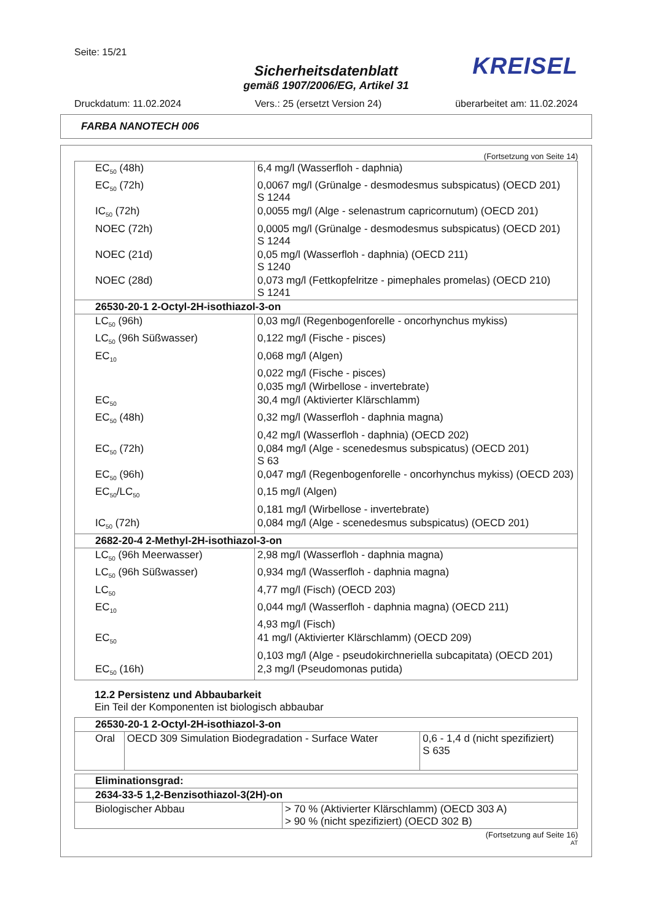Seite: 15/21
KREISEL
Sicherheitsdatenblatt
gemäß 1907/2006/EG, Artikel 31
Druckdatum: 11.02.2024 Vers.: 25 (ersetzt Version 24) überarbeitet am: 11.02.2024
FARBA NANOTECH 006
(Fortsetzung von Seite 14)
| EC<sub>50</sub> (48h) | 6,4 mg/l (Wasserfloh - daphnia) |
| EC<sub>50</sub> (72h) | 0,0067 mg/l (Grünalge - desmodesmus subspicatus) (OECD 201) S 1244 |
| IC<sub>50</sub> (72h) | 0,0055 mg/l (Alge - selenastrum capricornutum) (OECD 201) |
| NOEC (72h) | 0,0005 mg/l (Grünalge - desmodesmus subspicatus) (OECD 201) S 1244 |
| NOEC (21d) | 0,05 mg/l (Wasserfloh - daphnia) (OECD 211) S 1240 |
| NOEC (28d) | 0,073 mg/l (Fettkopfelritze - pimephales promelas) (OECD 210) S 1241 |
| 26530-20-1 2-Octyl-2H-isothiazol-3-on | |
| LC<sub>50</sub> (96h) | 0,03 mg/l (Regenbogenforelle - oncorhynchus mykiss) |
| LC<sub>50</sub> (96h Süßwasser) | 0,122 mg/l (Fische - pisces) |
| EC<sub>10</sub> | 0,068 mg/l (Algen) |
| | 0,022 mg/l (Fische - pisces) |
| | 0,035 mg/l (Wirbellose - invertebrate) |
| EC<sub>50</sub> | 30,4 mg/l (Aktivierter Klärschlamm) |
| EC<sub>50</sub> (48h) | 0,32 mg/l (Wasserfloh - daphnia magna) |
| | 0,42 mg/l (Wasserfloh - daphnia) (OECD 202) |
| EC<sub>50</sub> (72h) | 0,084 mg/l (Alge - scenedesmus subspicatus) (OECD 201) S 63 |
| EC<sub>50</sub> (96h) | 0,047 mg/l (Regenbogenforelle - oncorhynchus mykiss) (OECD 203) |
| EC<sub>50</sub>/LC<sub>50</sub> | 0,15 mg/l (Algen) |
| | 0,181 mg/l (Wirbellose - invertebrate) |
| IC<sub>50</sub> (72h) | 0,084 mg/l (Alge - scenedesmus subspicatus) (OECD 201) |
| 2682-20-4 2-Methyl-2H-isothiazol-3-on | |
| LC<sub>50</sub> (96h Meerwasser) | 2,98 mg/l (Wasserfloh - daphnia magna) |
| LC<sub>50</sub> (96h Süßwasser) | 0,934 mg/l (Wasserfloh - daphnia magna) |
| LC<sub>50</sub> | 4,77 mg/l (Fisch) (OECD 203) |
| EC<sub>10</sub> | 0,044 mg/l (Wasserfloh - daphnia magna) (OECD 211) |
| | 4,93 mg/l (Fisch) |
| EC<sub>50</sub> | 41 mg/l (Aktivierter Klärschlamm) (OECD 209) |
| | 0,103 mg/l (Alge - pseudokirchneriella subcapitata) (OECD 201) |
| EC<sub>50</sub> (16h) | 2,3 mg/l (Pseudomonas putida) |
12.2 Persistenz und Abbaubarkeit
Ein Teil der Komponenten ist biologisch abbaubar
| 26530-20-1 2-Octyl-2H-isothiazol-3-on | | |
| Oral | OECD 309 Simulation Biodegradation - Surface Water | 0,6 - 1,4 d (nicht spezifiziert) S 635 |
| Eliminationsgrad: | |
| 2634-33-5 1,2-Benzisothiazol-3(2H)-on | |
| Biologischer Abbau | > 70 % (Aktivierter Klärschlamm) (OECD 303 A) > 90 % (nicht spezifiziert) (OECD 302 B) |
(Fortsetzung auf Seite 16)
AT